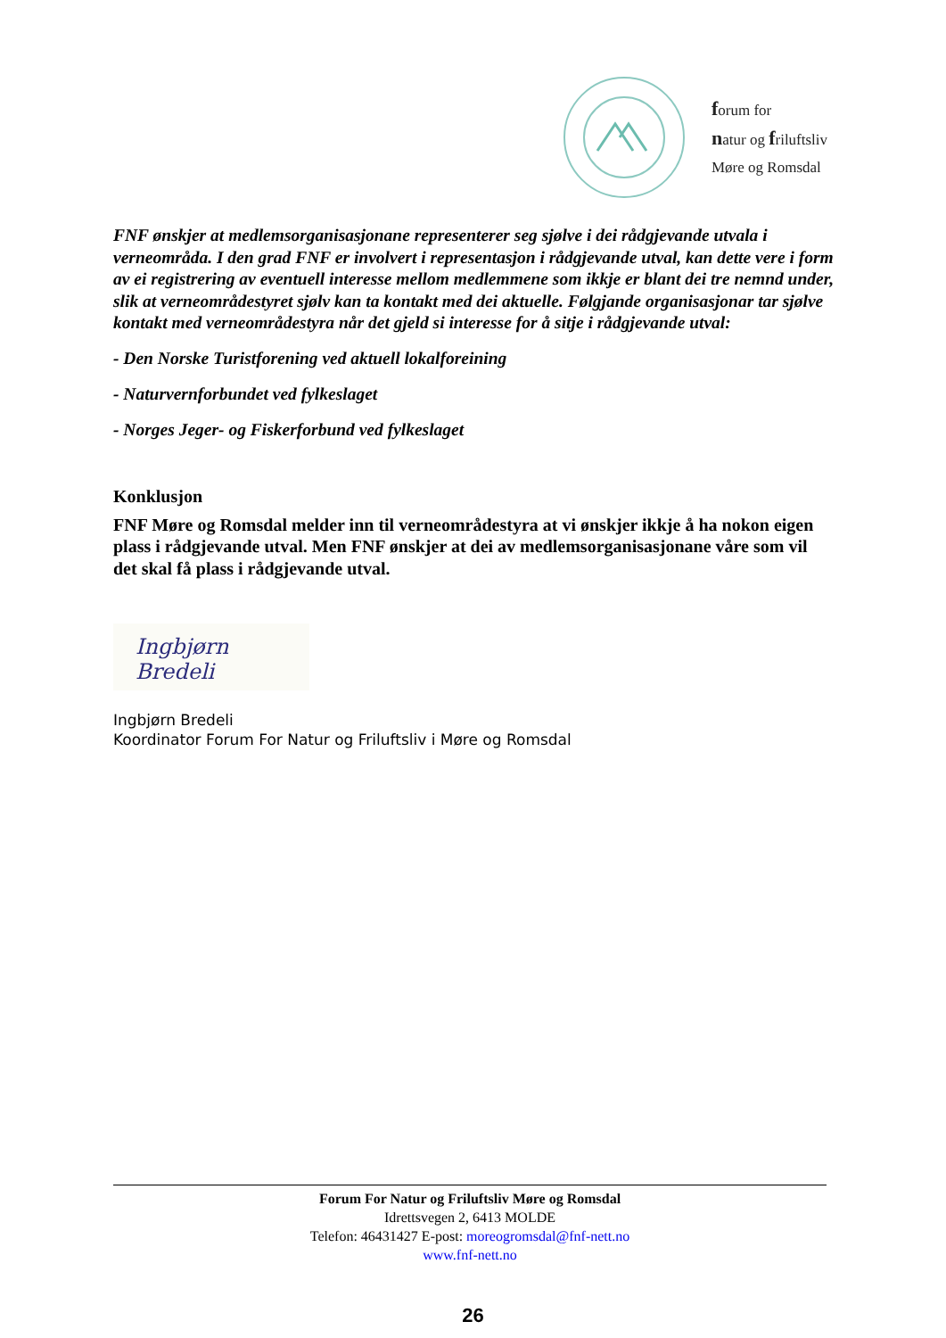forum for
natur og friluftsliv
Møre og Romsdal
FNF ønskjer at medlemsorganisasjonane representerer seg sjølve i dei rådgjevande utvala i verneområda. I den grad FNF er involvert i representasjon i rådgjevande utval, kan dette vere i form av ei registrering av eventuell interesse mellom medlemmene som ikkje er blant dei tre nemnd under, slik at verneområdestyret sjølv kan ta kontakt med dei aktuelle. Følgjande organisasjonar tar sjølve kontakt med verneområdestyra når det gjeld si interesse for å sitje i rådgjevande utval:
- Den Norske Turistforening ved aktuell lokalforeining
- Naturvernforbundet ved fylkeslaget
- Norges Jeger- og Fiskerforbund ved fylkeslaget
Konklusjon
FNF Møre og Romsdal melder inn til verneområdestyra at vi ønskjer ikkje å ha nokon eigen plass i rådgjevande utval. Men FNF ønskjer at dei av medlemsorganisasjonane våre som vil det skal få plass i rådgjevande utval.
Ingbjørn Bredeli
Ingbjørn Bredeli
Koordinator Forum For Natur og Friluftsliv i Møre og Romsdal
Forum For Natur og Friluftsliv Møre og Romsdal
Idrettsvegen 2, 6413 MOLDE
Telefon: 46431427 E-post: moreogromsdal@fnf-nett.no
www.fnf-nett.no
26